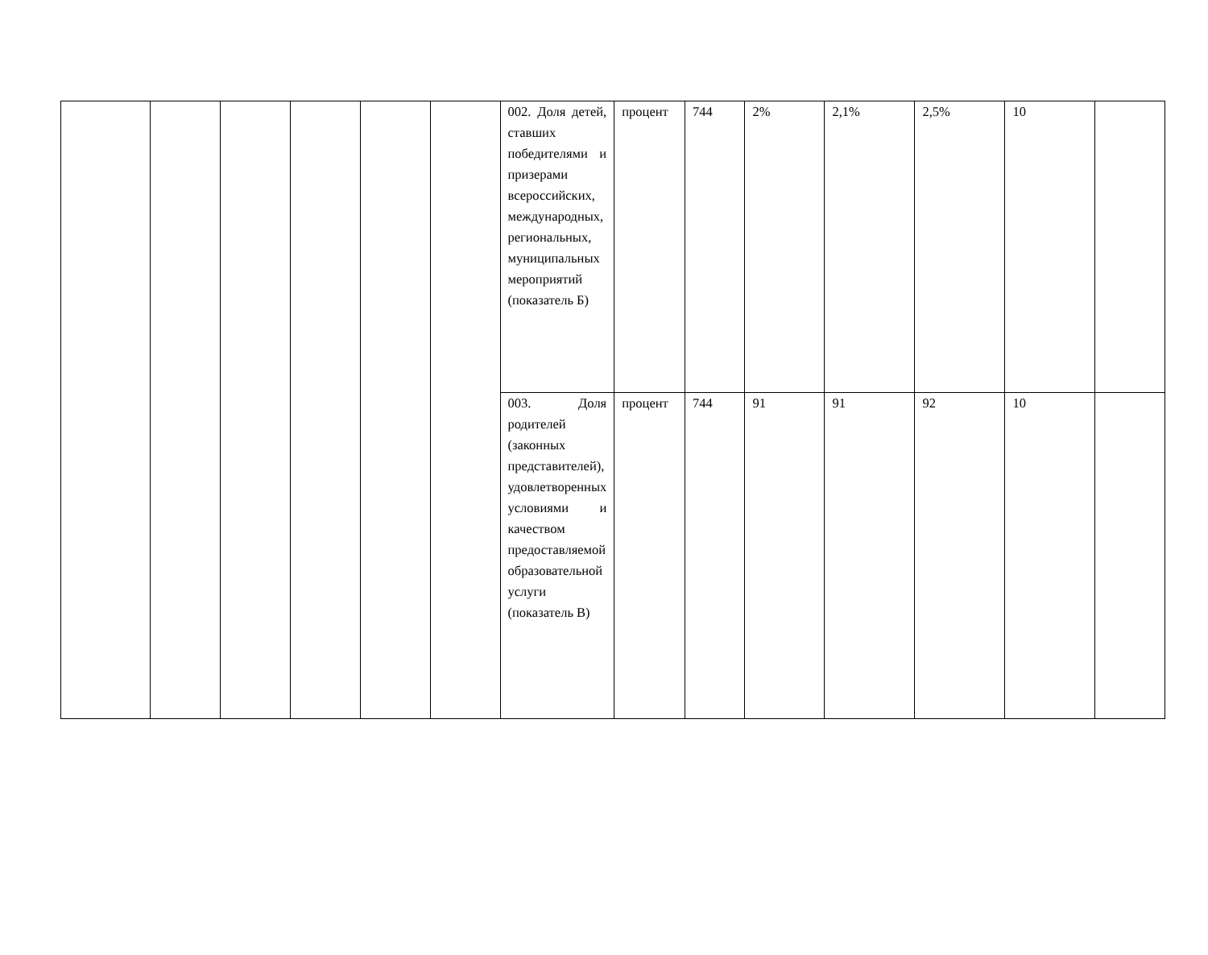| | | | | | | 002. Доля детей, ставших победителями и призерами всероссийских, международных, региональных, муниципальных мероприятий (показатель Б) | процент | 744 | 2% | 2,1% | 2,5% | 10 | |
| | | | | | | 003. Доля родителей (законных представителей), удовлетворенных условиями и качеством предоставляемой образовательной услуги (показатель В) | процент | 744 | 91 | 91 | 92 | 10 | |